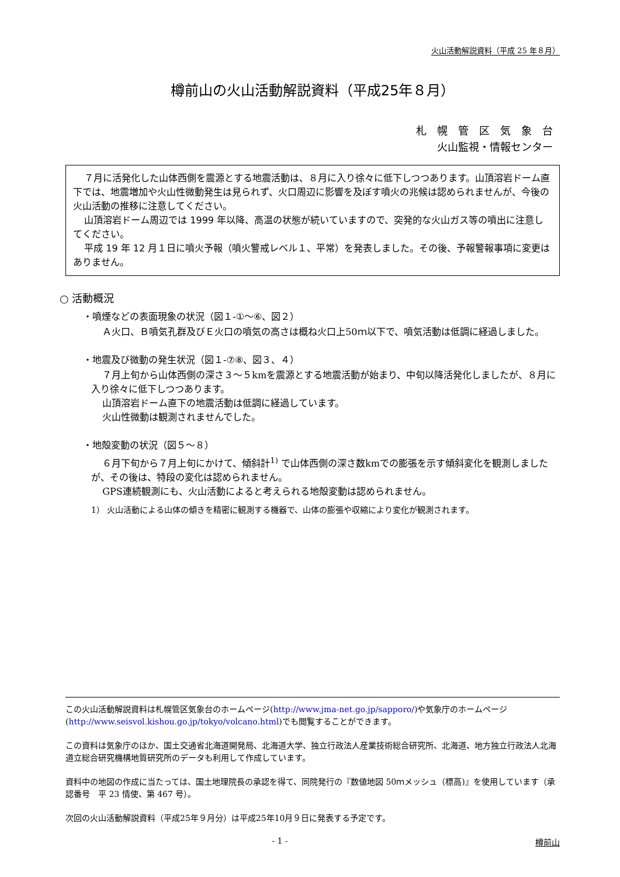火山活動解説資料（平成 25 年８月）
樽前山の火山活動解説資料（平成25年８月）
札　幌　管　区　気　象　台
火山監視・情報センター
７月に活発化した山体西側を震源とする地震活動は、８月に入り徐々に低下しつつあります。山頂溶岩ドーム直下では、地震増加や火山性微動発生は見られず、火口周辺に影響を及ぼす噴火の兆候は認められませんが、今後の火山活動の推移に注意してください。
山頂溶岩ドーム周辺では 1999 年以降、高温の状態が続いていますので、突発的な火山ガス等の噴出に注意してください。
平成 19 年 12 月１日に噴火予報（噴火警戒レベル１、平常）を発表しました。その後、予報警報事項に変更はありません。
○ 活動概況
・噴煙などの表面現象の状況（図１-①～⑥、図２）
Ａ火口、Ｂ噴気孔群及びＥ火口の噴気の高さは概ね火口上50ｍ以下で、噴気活動は低調に経過しました。
・地震及び微動の発生状況（図１-⑦⑧、図３、４）
７月上旬から山体西側の深さ３～５kmを震源とする地震活動が始まり、中旬以降活発化しましたが、８月に入り徐々に低下しつつあります。
山頂溶岩ドーム直下の地震活動は低調に経過しています。
火山性微動は観測されませんでした。
・地殻変動の状況（図５～８）
６月下旬から７月上旬にかけて、傾斜計<sup>1)</sup> で山体西側の深さ数kmでの膨張を示す傾斜変化を観測しましたが、その後は、特段の変化は認められません。
GPS連続観測にも、火山活動によると考えられる地殻変動は認められません。
1） 火山活動による山体の傾きを精密に観測する機器で、山体の膨張や収縮により変化が観測されます。
この火山活動解説資料は札幌管区気象台のホームページ(http://www.jma-net.go.jp/sapporo/)や気象庁のホームページ(http://www.seisvol.kishou.go.jp/tokyo/volcano.html)でも閲覧することができます。
この資料は気象庁のほか、国土交通省北海道開発局、北海道大学、独立行政法人産業技術総合研究所、北海道、地方独立行政法人北海道立総合研究機構地質研究所のデータも利用して作成しています。
資料中の地図の作成に当たっては、国土地理院長の承認を得て、同院発行の『数値地図 50ｍメッシュ（標高)』を使用しています（承認番号　平 23 情使、第 467 号）。
次回の火山活動解説資料（平成25年９月分）は平成25年10月９日に発表する予定です。
- 1 - 樽前山